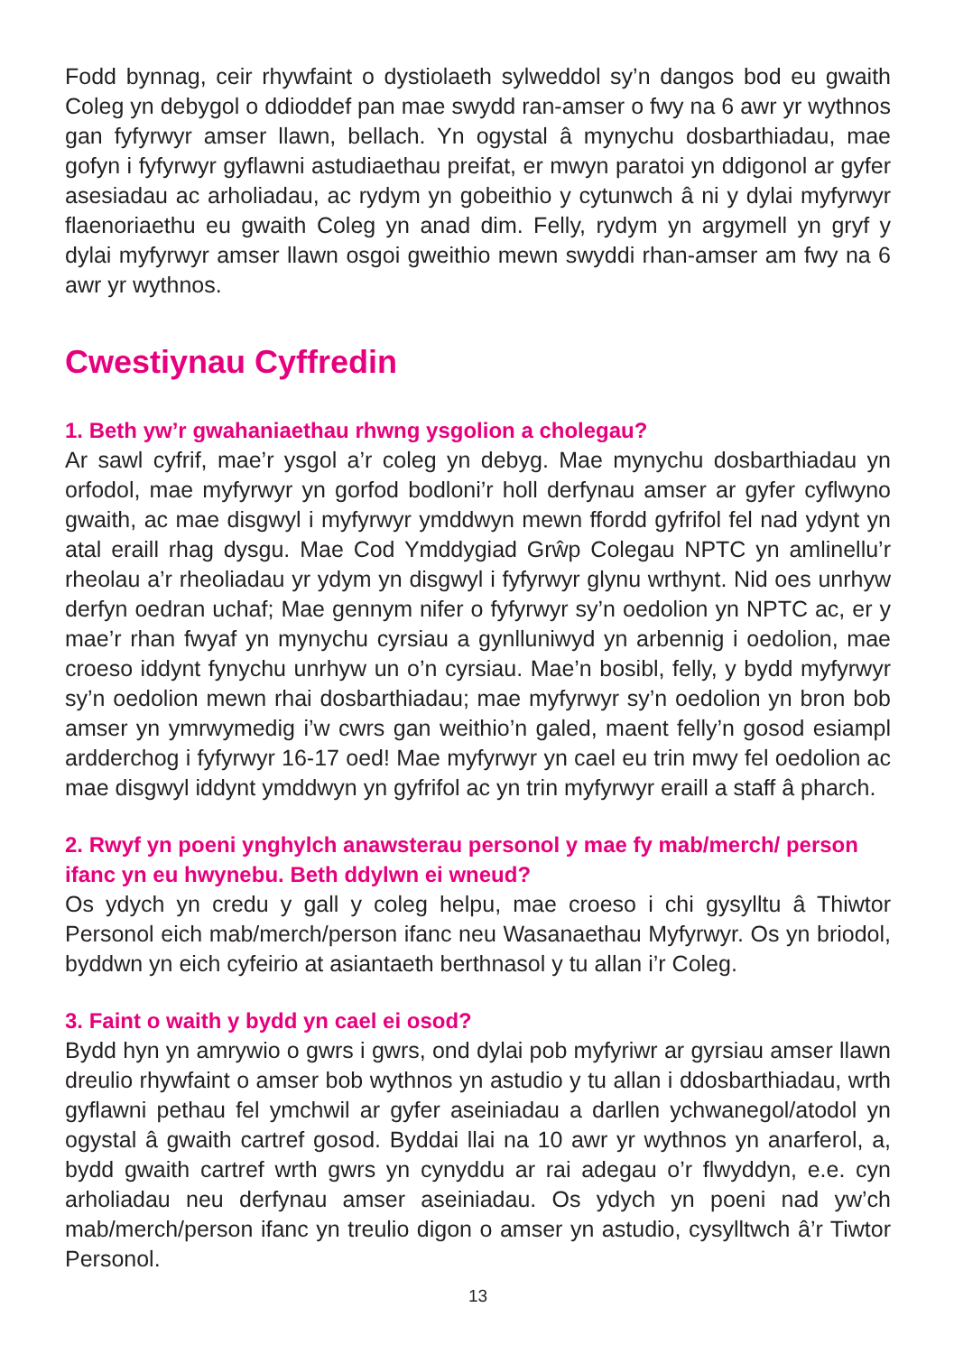Fodd bynnag, ceir rhywfaint o dystiolaeth sylweddol sy’n dangos bod eu gwaith Coleg yn debygol o ddioddef pan mae swydd ran-amser o fwy na 6 awr yr wythnos gan fyfyrwyr amser llawn, bellach. Yn ogystal â mynychu dosbarthiadau, mae gofyn i fyfyrwyr gyflawni astudiaethau preifat, er mwyn paratoi yn ddigonol ar gyfer asesiadau ac arholiadau, ac rydym yn gobeithio y cytunwch â ni y dylai myfyrwyr flaenoriaethu eu gwaith Coleg yn anad dim. Felly, rydym yn argymell yn gryf y dylai myfyrwyr amser llawn osgoi gweithio mewn swyddi rhan-amser am fwy na 6 awr yr wythnos.
Cwestiynau Cyffredin
1. Beth yw’r gwahaniaethau rhwng ysgolion a cholegau?
Ar sawl cyfrif, mae’r ysgol a’r coleg yn debyg. Mae mynychu dosbarthiadau yn orfodol, mae myfyrwyr yn gorfod bodloni’r holl derfynau amser ar gyfer cyflwyno gwaith, ac mae disgwyl i myfyrwyr ymddwyn mewn ffordd gyfrifol fel nad ydynt yn atal eraill rhag dysgu. Mae Cod Ymddygiad Grŵp Colegau NPTC yn amlinellu’r rheolau a’r rheoliadau yr ydym yn disgwyl i fyfyrwyr glynu wrthynt. Nid oes unrhyw derfyn oedran uchaf; Mae gennym nifer o fyfyrwyr sy’n oedolion yn NPTC ac, er y mae’r rhan fwyaf yn mynychu cyrsiau a gynlluniwyd yn arbennig i oedolion, mae croeso iddynt fynychu unrhyw un o’n cyrsiau. Mae’n bosibl, felly, y bydd myfyrwyr sy’n oedolion mewn rhai dosbarthiadau; mae myfyrwyr sy’n oedolion yn bron bob amser yn ymrwymedig i’w cwrs gan weithio’n galed, maent felly’n gosod esiampl ardderchog i fyfyrwyr 16-17 oed! Mae myfyrwyr yn cael eu trin mwy fel oedolion ac mae disgwyl iddynt ymddwyn yn gyfrifol ac yn trin myfyrwyr eraill a staff â pharch.
2. Rwyf yn poeni ynghylch anawsterau personol y mae fy mab/merch/ person ifanc yn eu hwynebu. Beth ddylwn ei wneud?
Os ydych yn credu y gall y coleg helpu, mae croeso i chi gysylltu â Thiwtor Personol eich mab/merch/person ifanc neu Wasanaethau Myfyrwyr. Os yn briodol, byddwn yn eich cyfeirio at asiantaeth berthnasol y tu allan i’r Coleg.
3. Faint o waith y bydd yn cael ei osod?
Bydd hyn yn amrywio o gwrs i gwrs, ond dylai pob myfyriwr ar gyrsiau amser llawn dreulio rhywfaint o amser bob wythnos yn astudio y tu allan i ddosbarthiadau, wrth gyflawni pethau fel ymchwil ar gyfer aseiniadau a darllen ychwanegol/atodol yn ogystal â gwaith cartref gosod. Byddai llai na 10 awr yr wythnos yn anarferol, a, bydd gwaith cartref wrth gwrs yn cynyddu ar rai adegau o’r flwyddyn, e.e. cyn arholiadau neu derfynau amser aseiniadau. Os ydych yn poeni nad yw’ch mab/merch/person ifanc yn treulio digon o amser yn astudio, cysylltwch â’r Tiwtor Personol.
13